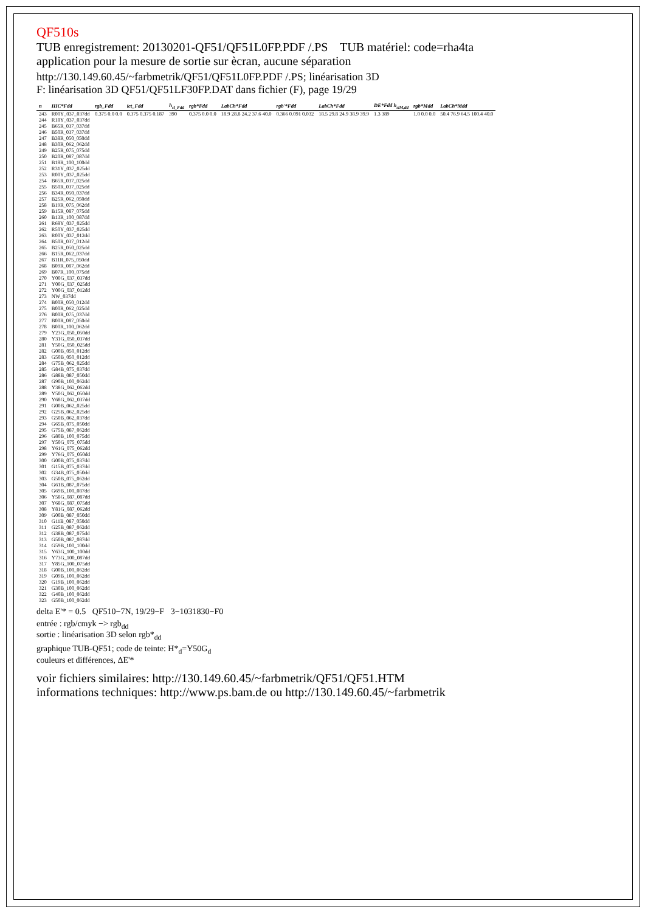QF510s
TUB enregistrement: 20130201-QF51/QF51L0FP.PDF /.PS TUB matériel: code=rha4ta
application pour la mesure de sortie sur ècran, aucune séparation
http://130.149.60.45/~farbmetrik/QF51/QF51L0FP.PDF /.PS; linéarisation 3D
F: linéarisation 3D QF51/QF51LF30FP.DAT dans fichier (F), page 19/29
| n | HIC*Fdd | rgb_Fdd | ict_Fdd | h<sub>sl_Fdd</sub> | rgb*Fdd | LabCh*Fdd | rgb'*Fdd | LabCh*Fdd | DE*Fdd h<sub>slM,dd</sub> | rgb*Mdd | LabCh*Mdd |
| --- | --- | --- | --- | --- | --- | --- | --- | --- | --- | --- | --- |
| 243 | R00Y_037_037dd | 0.375 0.0 0.0 | 0.375 0.375 0.187 | 390 | 0.375 0.0 0.0 | 18.9 28.8 24.2 37.6 40.0 | 0.366 0.091 0.032 | 18.5 29.8 24.9 38.9 39.9 | 1.3 389 | 1.0 0.0 0.0 | 50.4 76.9 64.5 100.4 40.0 |
| 244 | R18Y_037_037dd | | | | | | | | | | |
| 245 | B65R_037_037dd | | | | | | | | | | |
| 246 | B50R_037_037dd | | | | | | | | | | |
| 247 | B38R_050_050dd | | | | | | | | | | |
| 248 | B30R_062_062dd | | | | | | | | | | |
| 249 | B25R_075_075dd | | | | | | | | | | |
| 250 | B20R_087_087dd | | | | | | | | | | |
| 251 | B18R_100_100dd | | | | | | | | | | |
| 252 | R31Y_037_025dd | | | | | | | | | | |
| 253 | R00Y_037_025dd | | | | | | | | | | |
| 254 | B65R_037_025dd | | | | | | | | | | |
| 255 | B50R_037_025dd | | | | | | | | | | |
| 256 | B34R_050_037dd | | | | | | | | | | |
| 257 | B25R_062_050dd | | | | | | | | | | |
| 258 | B19R_075_062dd | | | | | | | | | | |
| 259 | B15R_087_075dd | | | | | | | | | | |
| 260 | B13R_100_087dd | | | | | | | | | | |
| 261 | R68Y_037_025dd | | | | | | | | | | |
| 262 | R50Y_037_025dd | | | | | | | | | | |
| 263 | R00Y_037_012dd | | | | | | | | | | |
| 264 | B50R_037_012dd | | | | | | | | | | |
| 265 | B25R_050_025dd | | | | | | | | | | |
| 266 | B15R_062_037dd | | | | | | | | | | |
| 267 | B11R_075_050dd | | | | | | | | | | |
| 268 | B09R_087_062dd | | | | | | | | | | |
| 269 | B07R_100_075dd | | | | | | | | | | |
| 270 | Y00G_037_037dd | | | | | | | | | | |
| 271 | Y00G_037_025dd | | | | | | | | | | |
| 272 | Y00G_037_012dd | | | | | | | | | | |
| 273 | NW_037dd | | | | | | | | | | |
| 274 | B00R_050_012dd | | | | | | | | | | |
| 275 | B00R_062_025dd | | | | | | | | | | |
| 276 | B00R_075_037dd | | | | | | | | | | |
| 277 | B00R_087_050dd | | | | | | | | | | |
| 278 | B00R_100_062dd | | | | | | | | | | |
| 279 | Y23G_050_050dd | | | | | | | | | | |
| 280 | Y31G_050_037dd | | | | | | | | | | |
| 281 | Y50G_050_025dd | | | | | | | | | | |
| 282 | G00B_050_012dd | | | | | | | | | | |
| 283 | G50B_050_012dd | | | | | | | | | | |
| 284 | G75B_062_025dd | | | | | | | | | | |
| 285 | G84B_075_037dd | | | | | | | | | | |
| 286 | G88B_087_050dd | | | | | | | | | | |
| 287 | G90B_100_062dd | | | | | | | | | | |
| 288 | Y38G_062_062dd | | | | | | | | | | |
| 289 | Y50G_062_050dd | | | | | | | | | | |
| 290 | Y68G_062_037dd | | | | | | | | | | |
| 291 | G00B_062_025dd | | | | | | | | | | |
| 292 | G25B_062_025dd | | | | | | | | | | |
| 293 | G50B_062_037dd | | | | | | | | | | |
| 294 | G65B_075_050dd | | | | | | | | | | |
| 295 | G75B_087_062dd | | | | | | | | | | |
| 296 | G80B_100_075dd | | | | | | | | | | |
| 297 | Y50G_075_075dd | | | | | | | | | | |
| 298 | Y61G_075_062dd | | | | | | | | | | |
| 299 | Y76G_075_050dd | | | | | | | | | | |
| 300 | G00B_075_037dd | | | | | | | | | | |
| 301 | G15B_075_037dd | | | | | | | | | | |
| 302 | G34B_075_050dd | | | | | | | | | | |
| 303 | G50B_075_062dd | | | | | | | | | | |
| 304 | G61B_087_075dd | | | | | | | | | | |
| 305 | G69B_100_087dd | | | | | | | | | | |
| 306 | Y58G_087_087dd | | | | | | | | | | |
| 307 | Y68G_087_075dd | | | | | | | | | | |
| 308 | Y81G_087_062dd | | | | | | | | | | |
| 309 | G00B_087_050dd | | | | | | | | | | |
| 310 | G11B_087_050dd | | | | | | | | | | |
| 311 | G25B_087_062dd | | | | | | | | | | |
| 312 | G38B_087_075dd | | | | | | | | | | |
| 313 | G50B_087_087dd | | | | | | | | | | |
| 314 | G59B_100_100dd | | | | | | | | | | |
| 315 | Y63G_100_100dd | | | | | | | | | | |
| 316 | Y73G_100_087dd | | | | | | | | | | |
| 317 | Y85G_100_075dd | | | | | | | | | | |
| 318 | G00B_100_062dd | | | | | | | | | | |
| 319 | G09B_100_062dd | | | | | | | | | | |
| 320 | G19B_100_062dd | | | | | | | | | | |
| 321 | G30B_100_062dd | | | | | | | | | | |
| 322 | G40B_100_062dd | | | | | | | | | | |
| 323 | G50B_100_062dd | | | | | | | | | | |
delta E'* = 0.5 QF510−7N, 19/29−F 3−1031830−F0
entrée : rgb/cmyk −> rgb<sub>dd</sub>
sortie : linéarisation 3D selon rgb*<sub>dd</sub>
graphique TUB-QF51; code de teinte: H*<sub>d</sub>=Y50G<sub>d</sub>
couleurs et différences, ΔE'*
voir fichiers similaires: http://130.149.60.45/~farbmetrik/QF51/QF51.HTM
informations techniques: http://www.ps.bam.de ou http://130.149.60.45/~farbmetrik